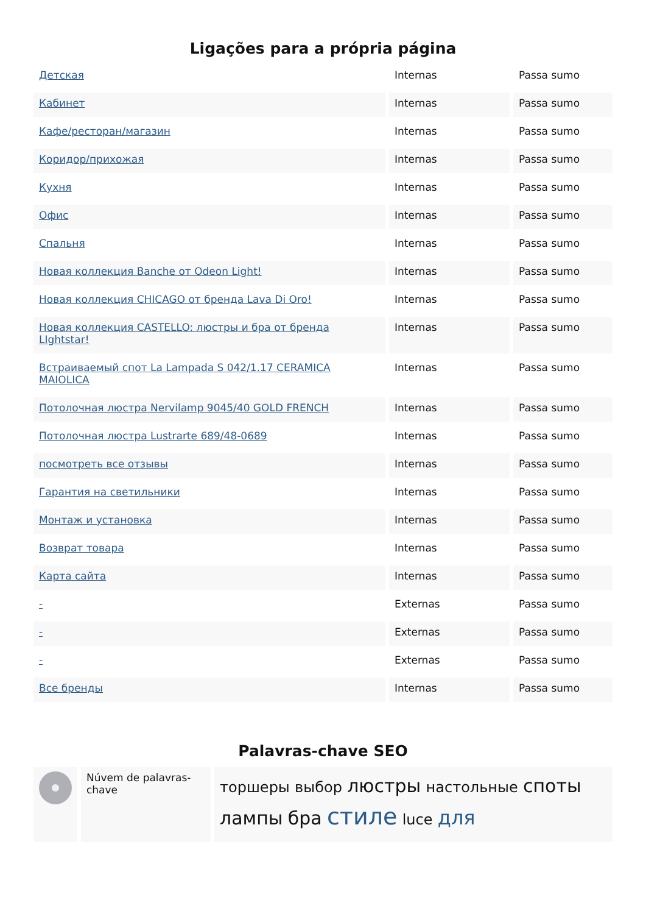Ligações para a própria página
| Детская | Internas | Passa sumo |
| Кабинет | Internas | Passa sumo |
| Кафе/ресторан/магазин | Internas | Passa sumo |
| Коридор/прихожая | Internas | Passa sumo |
| Кухня | Internas | Passa sumo |
| Офис | Internas | Passa sumo |
| Спальня | Internas | Passa sumo |
| Новая коллекция Banche от Odeon Light! | Internas | Passa sumo |
| Новая коллекция CHICAGO от бренда Lava Di Oro! | Internas | Passa sumo |
| Новая коллекция CASTELLO: люстры и бра от бренда LIghtstar! | Internas | Passa sumo |
| Встраиваемый спот La Lampada S 042/1.17 CERAMICA MAIOLICA | Internas | Passa sumo |
| Потолочная люстра Nervilamp 9045/40 GOLD FRENCH | Internas | Passa sumo |
| Потолочная люстра Lustrarte 689/48-0689 | Internas | Passa sumo |
| посмотреть все отзывы | Internas | Passa sumo |
| Гарантия на светильники | Internas | Passa sumo |
| Монтаж и установка | Internas | Passa sumo |
| Возврат товара | Internas | Passa sumo |
| Карта сайта | Internas | Passa sumo |
| - | Externas | Passa sumo |
| - | Externas | Passa sumo |
| - | Externas | Passa sumo |
| Все бренды | Internas | Passa sumo |
Palavras-chave SEO
| | Núvem de palavras-chave | торшеры выбор люстры настольные споты лампы бра стиле luce для |